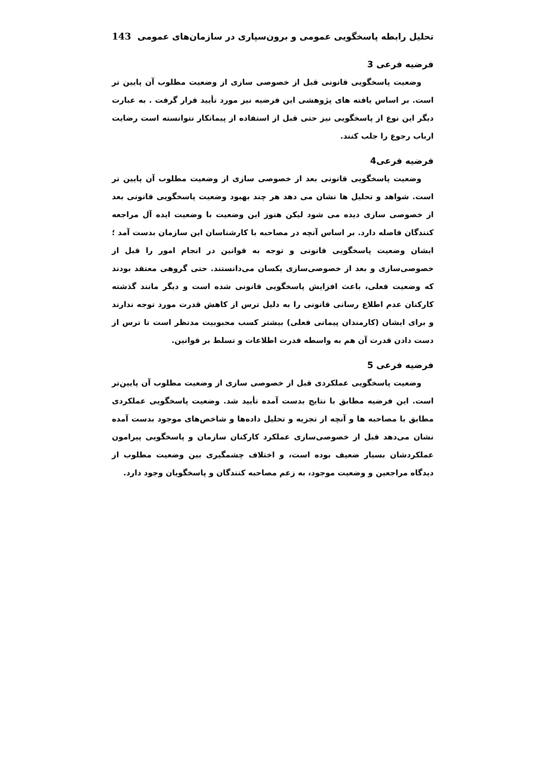تحلیل رابطه پاسخگویی عمومی و برون‌سپاری در سازمان‌های عمومی 143
فرضیه فرعی 3
وضعیت پاسخگویی قانونی قبل از خصوصی سازی از وضعیت مطلوب آن پایین تر است. بر اساس یافته های پژوهشی این فرضیه نیز مورد تأیید قرار گرفت . به عبارت دیگر این نوع از پاسخگویی نیز حتی قبل از استفاده از پیمانکار نتوانسته است رضایت ارباب رجوع را جلب کنند.
فرضیه فرعی4
وضعیت پاسخگویی قانونی بعد از خصوصی سازی از وضعیت مطلوب آن پایین تر است. شواهد و تحلیل ها نشان می دهد هر چند بهبود وضعیت پاسخگویی قانونی بعد از خصوصی سازی دیده می شود لیکن هنوز این وضعیت با وضعیت ایده آل مراجعه کنندگان فاصله دارد. بر اساس آنچه در مصاحبه با کارشناسان این سازمان بدست آمد ؛ ایشان وضعیت پاسخگویی قانونی و توجه به قوانین در انجام امور را قبل از خصوصی‌سازی و بعد از خصوصی‌سازی یکسان می‌دانستند. حتی گروهی معتقد بودند که وضعیت فعلی، باعث افزایش پاسخگویی قانونی شده است و دیگر مانند گذشته کارکنان عدم اطلاع رسانی قانونی را به دلیل ترس از کاهش قدرت مورد توجه ندارند و برای ایشان (کارمندان پیمانی فعلی) بیشتر کسب محبوبیت مدنظر است تا ترس از دست دادن قدرت آن هم به واسطه قدرت اطلاعات و تسلط بر قوانین.
فرضیه فرعی 5
وضعیت پاسخگویی عملکردی قبل از خصوصی سازی از وضعیت مطلوب آن پایین‌تر است. این فرضیه مطابق با نتایج بدست آمده تأیید شد. وضعیت پاسخگویی عملکردی مطابق با مصاحبه ها و آنچه از تجزیه و تحلیل داده‌ها و شاخص‌های موجود بدست آمده نشان می‌دهد قبل از خصوصی‌سازی عملکرد کارکنان سازمان و پاسخگویی پیرامون عملکردشان بسیار ضعیف بوده است، و اختلاف چشمگیری بین وضعیت مطلوب از دیدگاه مراجعین و وضعیت موجود، به زعم مصاحبه کنندگان و پاسخگویان وجود دارد.